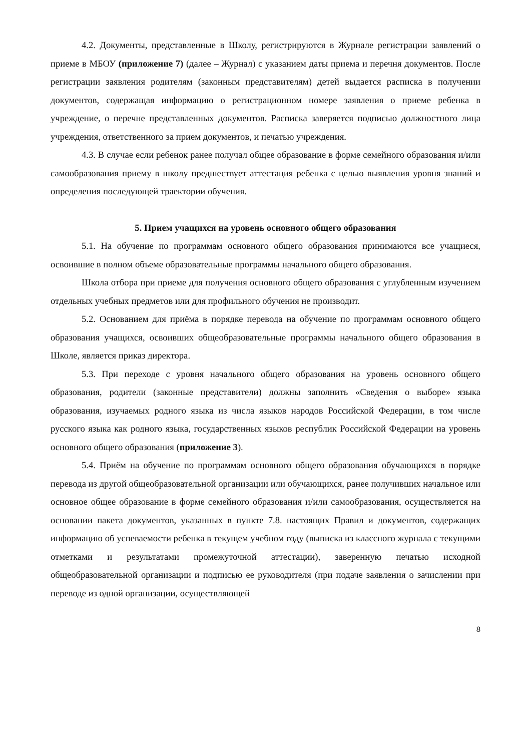4.2. Документы, представленные в Школу, регистрируются в Журнале регистрации заявлений о приеме в МБОУ (приложение 7) (далее – Журнал) с указанием даты приема и перечня документов. После регистрации заявления родителям (законным представителям) детей выдается расписка в получении документов, содержащая информацию о регистрационном номере заявления о приеме ребенка в учреждение, о перечне представленных документов. Расписка заверяется подписью должностного лица учреждения, ответственного за прием документов, и печатью учреждения.
4.3. В случае если ребенок ранее получал общее образование в форме семейного образования и/или самообразования приему в школу предшествует аттестация ребенка с целью выявления уровня знаний и определения последующей траектории обучения.
5. Прием учащихся на уровень основного общего образования
5.1. На обучение по программам основного общего образования принимаются все учащиеся, освоившие в полном объеме образовательные программы начального общего образования.
Школа отбора при приеме для получения основного общего образования с углубленным изучением отдельных учебных предметов или для профильного обучения не производит.
5.2. Основанием для приёма в порядке перевода на обучение по программам основного общего образования учащихся, освоивших общеобразовательные программы начального общего образования в Школе, является приказ директора.
5.3. При переходе с уровня начального общего образования на уровень основного общего образования, родители (законные представители) должны заполнить «Сведения о выборе» языка образования, изучаемых родного языка из числа языков народов Российской Федерации, в том числе русского языка как родного языка, государственных языков республик Российской Федерации на уровень основного общего образования (приложение 3).
5.4. Приём на обучение по программам основного общего образования обучающихся в порядке перевода из другой общеобразовательной организации или обучающихся, ранее получивших начальное или основное общее образование в форме семейного образования и/или самообразования, осуществляется на основании пакета документов, указанных в пункте 7.8. настоящих Правил и документов, содержащих информацию об успеваемости ребенка в текущем учебном году (выписка из классного журнала с текущими отметками и результатами промежуточной аттестации), заверенную печатью исходной общеобразовательной организации и подписью ее руководителя (при подаче заявления о зачислении при переводе из одной организации, осуществляющей
8